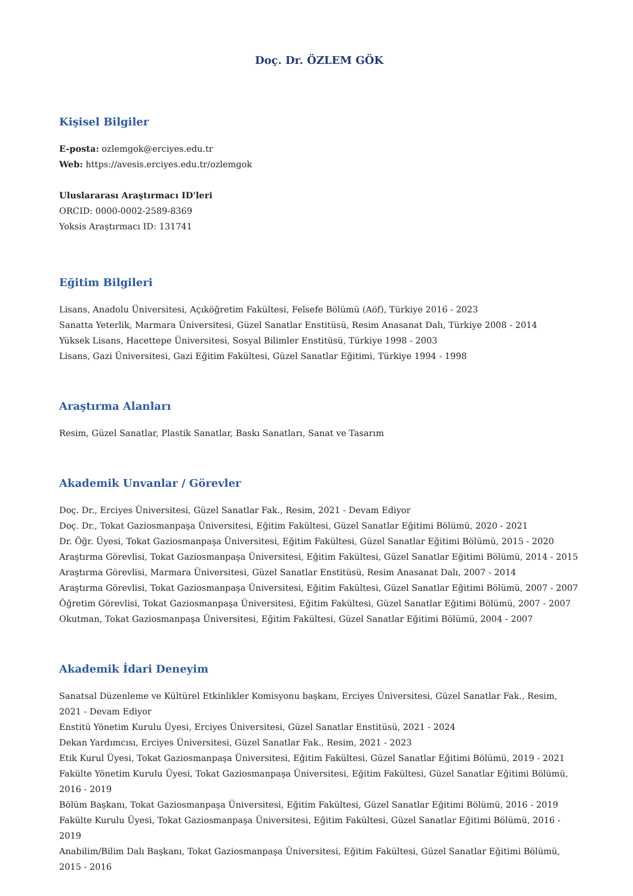Doç. Dr. ÖZLEM GÖK
Kişisel Bilgiler
E-posta: ozlemgok@erciyes.edu.tr
Web: https://avesis.erciyes.edu.tr/ozlemgok
Uluslararası Araştırmacı ID'leri
ORCID: 0000-0002-2589-8369
Yoksis Araştırmacı ID: 131741
Eğitim Bilgileri
Lisans, Anadolu Üniversitesi, Açıköğretim Fakültesi, Felsefe Bölümü (Aöf), Türkiye 2016 - 2023
Sanatta Yeterlik, Marmara Üniversitesi, Güzel Sanatlar Enstitüsü, Resim Anasanat Dalı, Türkiye 2008 - 2014
Yüksek Lisans, Hacettepe Üniversitesi, Sosyal Bilimler Enstitüsü, Türkiye 1998 - 2003
Lisans, Gazi Üniversitesi, Gazi Eğitim Fakültesi, Güzel Sanatlar Eğitimi, Türkiye 1994 - 1998
Araştırma Alanları
Resim, Güzel Sanatlar, Plastik Sanatlar, Baskı Sanatları, Sanat ve Tasarım
Akademik Unvanlar / Görevler
Doç. Dr., Erciyes Üniversitesi, Güzel Sanatlar Fak., Resim, 2021 - Devam Ediyor
Doç. Dr., Tokat Gaziosmanpaşa Üniversitesi, Eğitim Fakültesi, Güzel Sanatlar Eğitimi Bölümü, 2020 - 2021
Dr. Öğr. Üyesi, Tokat Gaziosmanpaşa Üniversitesi, Eğitim Fakültesi, Güzel Sanatlar Eğitimi Bölümü, 2015 - 2020
Araştırma Görevlisi, Tokat Gaziosmanpaşa Üniversitesi, Eğitim Fakültesi, Güzel Sanatlar Eğitimi Bölümü, 2014 - 2015
Araştırma Görevlisi, Marmara Üniversitesi, Güzel Sanatlar Enstitüsü, Resim Anasanat Dalı, 2007 - 2014
Araştırma Görevlisi, Tokat Gaziosmanpaşa Üniversitesi, Eğitim Fakültesi, Güzel Sanatlar Eğitimi Bölümü, 2007 - 2007
Öğretim Görevlisi, Tokat Gaziosmanpaşa Üniversitesi, Eğitim Fakültesi, Güzel Sanatlar Eğitimi Bölümü, 2007 - 2007
Okutman, Tokat Gaziosmanpaşa Üniversitesi, Eğitim Fakültesi, Güzel Sanatlar Eğitimi Bölümü, 2004 - 2007
Akademik İdari Deneyim
Sanatsal Düzenleme ve Kültürel Etkinlikler Komisyonu başkanı, Erciyes Üniversitesi, Güzel Sanatlar Fak., Resim, 2021 - Devam Ediyor
Enstitü Yönetim Kurulu Üyesi, Erciyes Üniversitesi, Güzel Sanatlar Enstitüsü, 2021 - 2024
Dekan Yardımcısı, Erciyes Üniversitesi, Güzel Sanatlar Fak., Resim, 2021 - 2023
Etik Kurul Üyesi, Tokat Gaziosmanpaşa Üniversitesi, Eğitim Fakültesi, Güzel Sanatlar Eğitimi Bölümü, 2019 - 2021
Fakülte Yönetim Kurulu Üyesi, Tokat Gaziosmanpaşa Üniversitesi, Eğitim Fakültesi, Güzel Sanatlar Eğitimi Bölümü, 2016 - 2019
Bölüm Başkanı, Tokat Gaziosmanpaşa Üniversitesi, Eğitim Fakültesi, Güzel Sanatlar Eğitimi Bölümü, 2016 - 2019
Fakülte Kurulu Üyesi, Tokat Gaziosmanpaşa Üniversitesi, Eğitim Fakültesi, Güzel Sanatlar Eğitimi Bölümü, 2016 - 2019
Anabilim/Bilim Dalı Başkanı, Tokat Gaziosmanpaşa Üniversitesi, Eğitim Fakültesi, Güzel Sanatlar Eğitimi Bölümü, 2015 - 2016